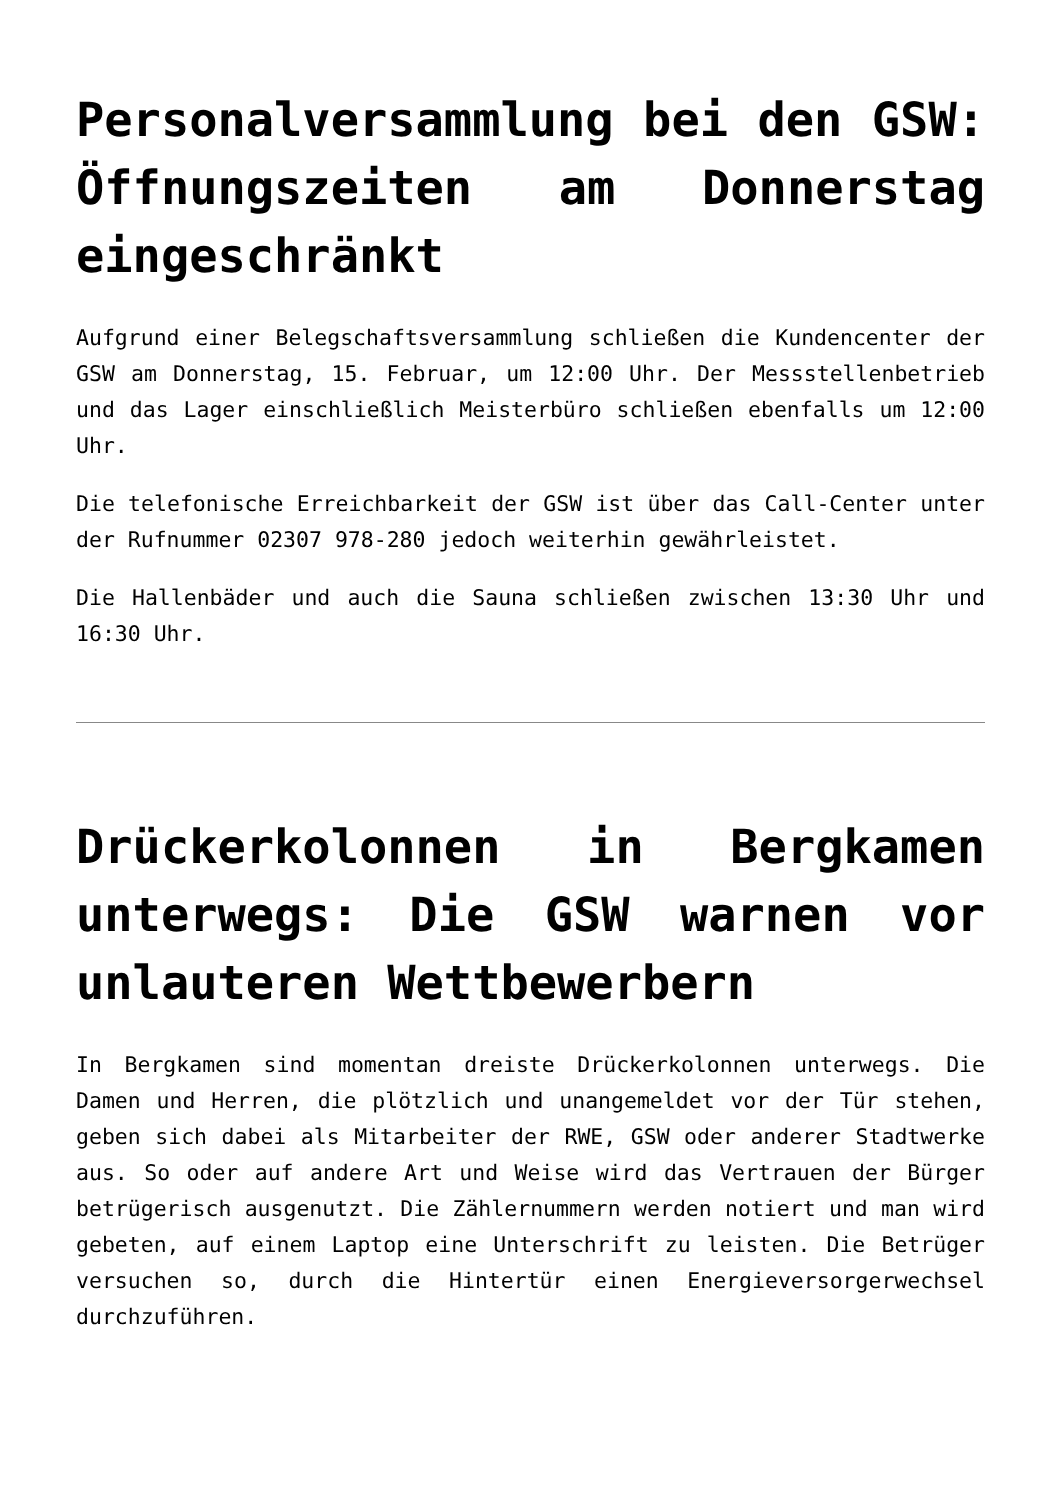Personalversammlung bei den GSW: Öffnungszeiten am Donnerstag eingeschränkt
Aufgrund einer Belegschaftsversammlung schließen die Kundencenter der GSW am Donnerstag, 15. Februar, um 12:00 Uhr. Der Messstellenbetrieb und das Lager einschließlich Meisterbüro schließen ebenfalls um 12:00 Uhr.
Die telefonische Erreichbarkeit der GSW ist über das Call-Center unter der Rufnummer 02307 978-280 jedoch weiterhin gewährleistet.
Die Hallenbäder und auch die Sauna schließen zwischen 13:30 Uhr und 16:30 Uhr.
Drückerkolonnen in Bergkamen unterwegs: Die GSW warnen vor unlauteren Wettbewerbern
In Bergkamen sind momentan dreiste Drückerkolonnen unterwegs. Die Damen und Herren, die plötzlich und unangemeldet vor der Tür stehen, geben sich dabei als Mitarbeiter der RWE, GSW oder anderer Stadtwerke aus. So oder auf andere Art und Weise wird das Vertrauen der Bürger betrügerisch ausgenutzt. Die Zählernummern werden notiert und man wird gebeten, auf einem Laptop eine Unterschrift zu leisten. Die Betrüger versuchen so, durch die Hintertür einen Energieversorgerwechsel durchzuführen.